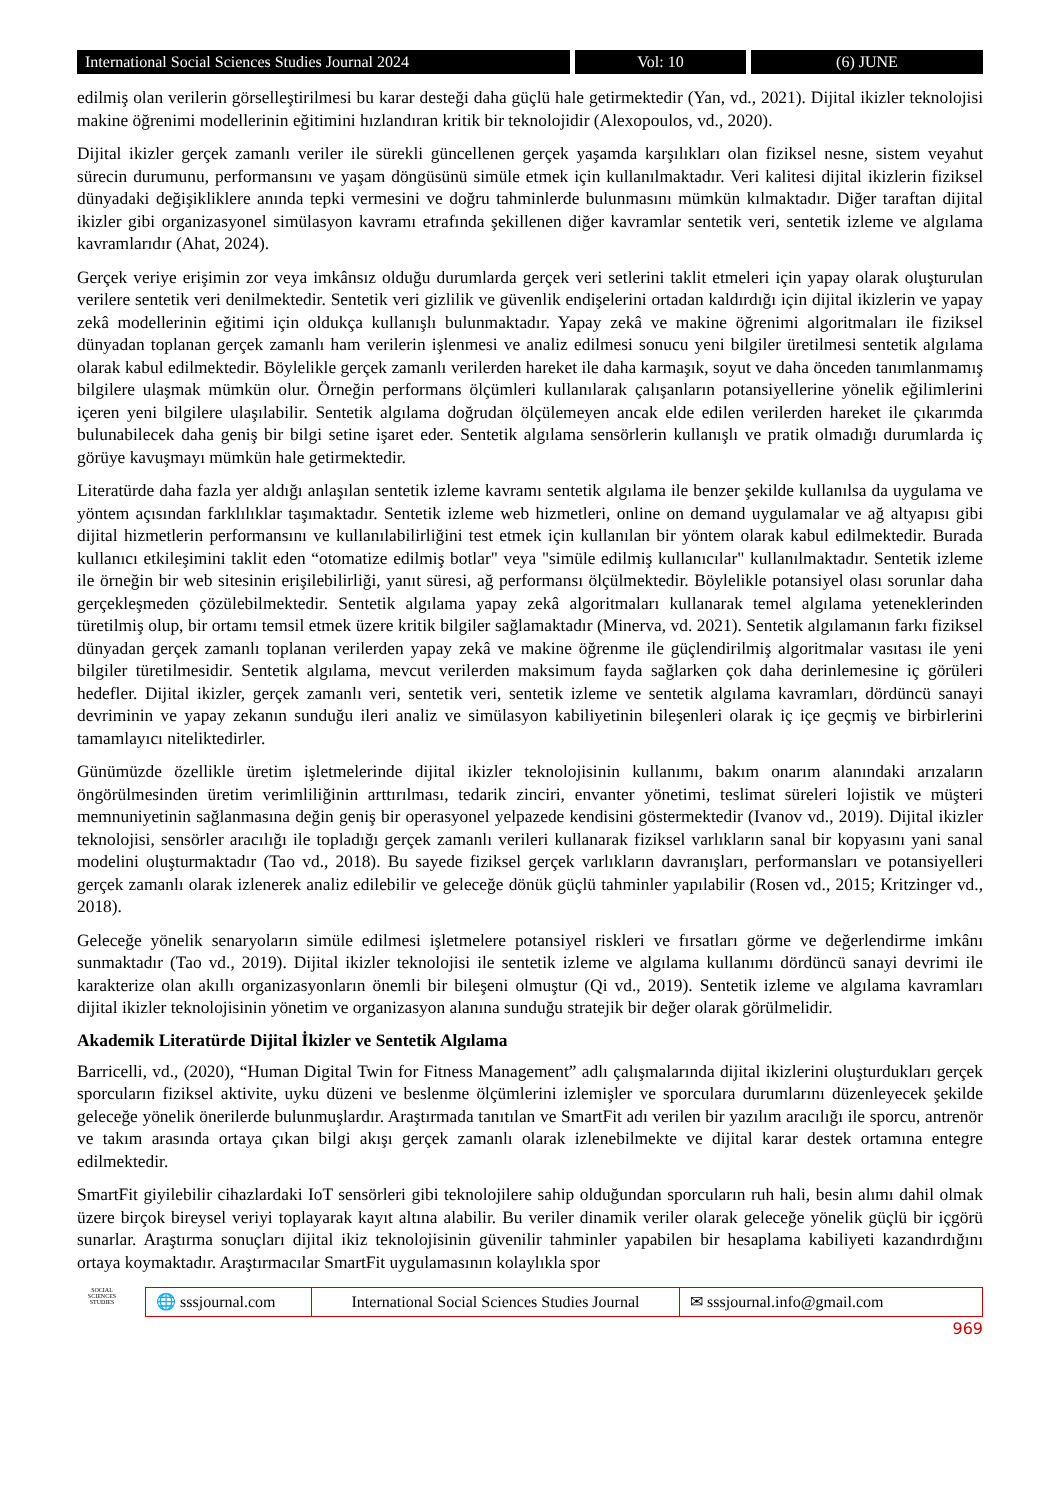International Social Sciences Studies Journal 2024
Vol: 10 (6) JUNE
edilmiş olan verilerin görselleştirilmesi bu karar desteği daha güçlü hale getirmektedir (Yan, vd., 2021). Dijital ikizler teknolojisi makine öğrenimi modellerinin eğitimini hızlandıran kritik bir teknolojidir (Alexopoulos, vd., 2020).
Dijital ikizler gerçek zamanlı veriler ile sürekli güncellenen gerçek yaşamda karşılıkları olan fiziksel nesne, sistem veyahut sürecin durumunu, performansını ve yaşam döngüsünü simüle etmek için kullanılmaktadır. Veri kalitesi dijital ikizlerin fiziksel dünyadaki değişikliklere anında tepki vermesini ve doğru tahminlerde bulunmasını mümkün kılmaktadır. Diğer taraftan dijital ikizler gibi organizasyonel simülasyon kavramı etrafında şekillenen diğer kavramlar sentetik veri, sentetik izleme ve algılama kavramlarıdır (Ahat, 2024).
Gerçek veriye erişimin zor veya imkânsız olduğu durumlarda gerçek veri setlerini taklit etmeleri için yapay olarak oluşturulan verilere sentetik veri denilmektedir. Sentetik veri gizlilik ve güvenlik endişelerini ortadan kaldırdığı için dijital ikizlerin ve yapay zekâ modellerinin eğitimi için oldukça kullanışlı bulunmaktadır. Yapay zekâ ve makine öğrenimi algoritmaları ile fiziksel dünyadan toplanan gerçek zamanlı ham verilerin işlenmesi ve analiz edilmesi sonucu yeni bilgiler üretilmesi sentetik algılama olarak kabul edilmektedir. Böylelikle gerçek zamanlı verilerden hareket ile daha karmaşık, soyut ve daha önceden tanımlanmamış bilgilere ulaşmak mümkün olur. Örneğin performans ölçümleri kullanılarak çalışanların potansiyellerine yönelik eğilimlerini içeren yeni bilgilere ulaşılabilir. Sentetik algılama doğrudan ölçülemeyen ancak elde edilen verilerden hareket ile çıkarımda bulunabilecek daha geniş bir bilgi setine işaret eder. Sentetik algılama sensörlerin kullanışlı ve pratik olmadığı durumlarda iç görüye kavuşmayı mümkün hale getirmektedir.
Literatürde daha fazla yer aldığı anlaşılan sentetik izleme kavramı sentetik algılama ile benzer şekilde kullanılsa da uygulama ve yöntem açısından farklılıklar taşımaktadır. Sentetik izleme web hizmetleri, online on demand uygulamalar ve ağ altyapısı gibi dijital hizmetlerin performansını ve kullanılabilirliğini test etmek için kullanılan bir yöntem olarak kabul edilmektedir. Burada kullanıcı etkileşimini taklit eden “otomatize edilmiş botlar" veya "simüle edilmiş kullanıcılar" kullanılmaktadır. Sentetik izleme ile örneğin bir web sitesinin erişilebilirliği, yanıt süresi, ağ performansı ölçülmektedir. Böylelikle potansiyel olası sorunlar daha gerçekleşmeden çözülebilmektedir. Sentetik algılama yapay zekâ algoritmaları kullanarak temel algılama yeteneklerinden türetilmiş olup, bir ortamı temsil etmek üzere kritik bilgiler sağlamaktadır (Minerva, vd. 2021). Sentetik algılamanın farkı fiziksel dünyadan gerçek zamanlı toplanan verilerden yapay zekâ ve makine öğrenme ile güçlendirilmiş algoritmalar vasıtası ile yeni bilgiler türetilmesidir. Sentetik algılama, mevcut verilerden maksimum fayda sağlarken çok daha derinlemesine iç görüleri hedefler. Dijital ikizler, gerçek zamanlı veri, sentetik veri, sentetik izleme ve sentetik algılama kavramları, dördüncü sanayi devriminin ve yapay zekanın sunduğu ileri analiz ve simülasyon kabiliyetinin bileşenleri olarak iç içe geçmiş ve birbirlerini tamamlayıcı niteliktedirler.
Günümüzde özellikle üretim işletmelerinde dijital ikizler teknolojisinin kullanımı, bakım onarım alanındaki arızaların öngörülmesinden üretim verimliliğinin arttırılması, tedarik zinciri, envanter yönetimi, teslimat süreleri lojistik ve müşteri memnuniyetinin sağlanmasına değin geniş bir operasyonel yelpazede kendisini göstermektedir (Ivanov vd., 2019). Dijital ikizler teknolojisi, sensörler aracılığı ile topladığı gerçek zamanlı verileri kullanarak fiziksel varlıkların sanal bir kopyasını yani sanal modelini oluşturmaktadır (Tao vd., 2018). Bu sayede fiziksel gerçek varlıkların davranışları, performansları ve potansiyelleri gerçek zamanlı olarak izlenerek analiz edilebilir ve geleceğe dönük güçlü tahminler yapılabilir (Rosen vd., 2015; Kritzinger vd., 2018).
Geleceğe yönelik senaryoların simüle edilmesi işletmelere potansiyel riskleri ve fırsatları görme ve değerlendirme imkânı sunmaktadır (Tao vd., 2019). Dijital ikizler teknolojisi ile sentetik izleme ve algılama kullanımı dördüncü sanayi devrimi ile karakterize olan akıllı organizasyonların önemli bir bileşeni olmuştur (Qi vd., 2019). Sentetik izleme ve algılama kavramları dijital ikizler teknolojisinin yönetim ve organizasyon alanına sunduğu stratejik bir değer olarak görülmelidir.
Akademik Literatürde Dijital İkizler ve Sentetik Algılama
Barricelli, vd., (2020), “Human Digital Twin for Fitness Management” adlı çalışmalarında dijital ikizlerini oluşturdukları gerçek sporcuların fiziksel aktivite, uyku düzeni ve beslenme ölçümlerini izlemişler ve sporculara durumlarını düzenleyecek şekilde geleceğe yönelik önerilerde bulunmuşlardır. Araştırmada tanıtılan ve SmartFit adı verilen bir yazılım aracılığı ile sporcu, antrenör ve takım arasında ortaya çıkan bilgi akışı gerçek zamanlı olarak izlenebilmekte ve dijital karar destek ortamına entegre edilmektedir.
SmartFit giyilebilir cihazlardaki IoT sensörleri gibi teknolojilere sahip olduğundan sporcuların ruh hali, besin alımı dahil olmak üzere birçok bireysel veriyi toplayarak kayıt altına alabilir. Bu veriler dinamik veriler olarak geleceğe yönelik güçlü bir içgörü sunarlar. Araştırma sonuçları dijital ikiz teknolojisinin güvenilir tahminler yapabilen bir hesaplama kabiliyeti kazandırdığını ortaya koymaktadır. Araştırmacılar SmartFit uygulamasının kolaylıkla spor
SOCIAL
SCIENCES STUDIES
🌐 sssjournal.com
International Social Sciences Studies Journal
✉ sssjournal.info@gmail.com
969